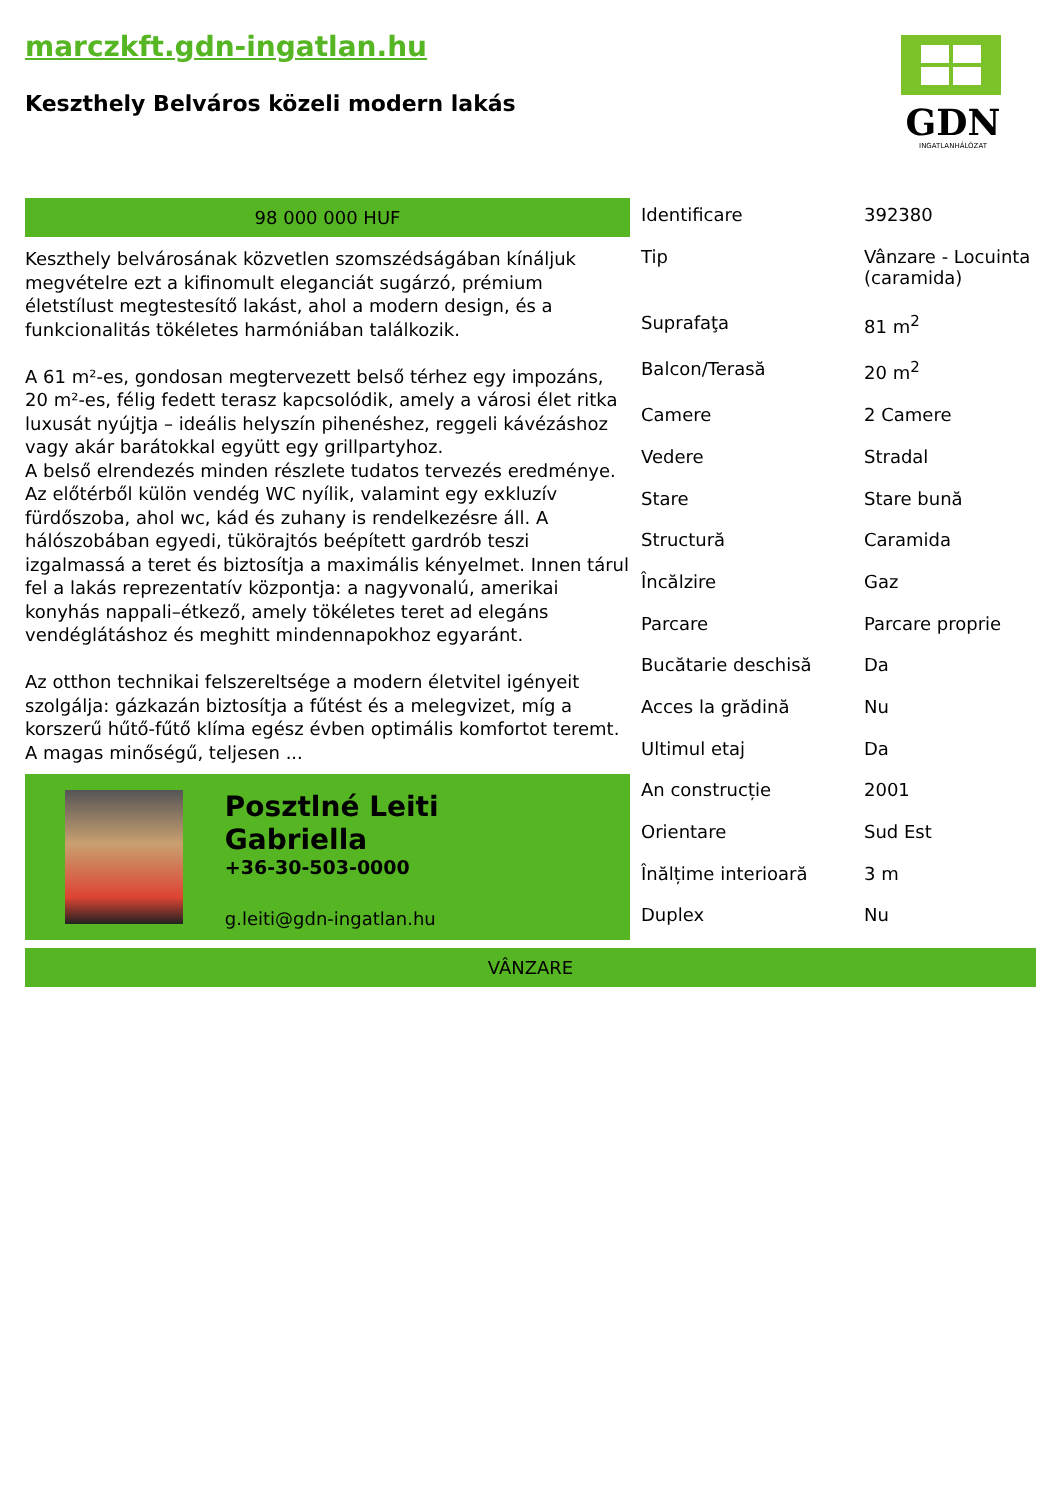marczkft.gdn-ingatlan.hu
Keszthely Belváros közeli modern lakás
GDN
INGATLANHÁLÓZAT
98 000 000 HUF
Keszthely belvárosának közvetlen szomszédságában kínáljuk megvételre ezt a kifinomult eleganciát sugárzó, prémium életstílust megtestesítő lakást, ahol a modern design, és a funkcionalitás tökéletes harmóniában találkozik.
A 61 m²-es, gondosan megtervezett belső térhez egy impozáns, 20 m²-es, félig fedett terasz kapcsolódik, amely a városi élet ritka luxusát nyújtja – ideális helyszín pihenéshez, reggeli kávézáshoz vagy akár barátokkal együtt egy grillpartyhoz.
A belső elrendezés minden részlete tudatos tervezés eredménye. Az előtérből külön vendég WC nyílik, valamint egy exkluzív fürdőszoba, ahol wc, kád és zuhany is rendelkezésre áll. A hálószobában egyedi, tükörajtós beépített gardrób teszi izgalmassá a teret és biztosítja a maximális kényelmet. Innen tárul fel a lakás reprezentatív központja: a nagyvonalú, amerikai konyhás nappali–étkező, amely tökéletes teret ad elegáns vendéglátáshoz és meghitt mindennapokhoz egyaránt.
Az otthon technikai felszereltsége a modern életvitel igényeit szolgálja: gázkazán biztosítja a fűtést és a melegvizet, míg a korszerű hűtő-fűtő klíma egész évben optimális komfortot teremt. A magas minőségű, teljesen ...
Posztlné Leiti Gabriella
+36-30-503-0000
g.leiti@gdn-ingatlan.hu
| Identificare | 392380 |
| Tip | Vânzare - Locuinta (caramida) |
| Suprafaţa | 81 m<sup>2</sup> |
| Balcon/Terasă | 20 m<sup>2</sup> |
| Camere | 2 Camere |
| Vedere | Stradal |
| Stare | Stare bună |
| Structură | Caramida |
| Încălzire | Gaz |
| Parcare | Parcare proprie |
| Bucătarie deschisă | Da |
| Acces la grădină | Nu |
| Ultimul etaj | Da |
| An construcție | 2001 |
| Orientare | Sud Est |
| Înălțime interioară | 3 m |
| Duplex | Nu |
VÂNZARE